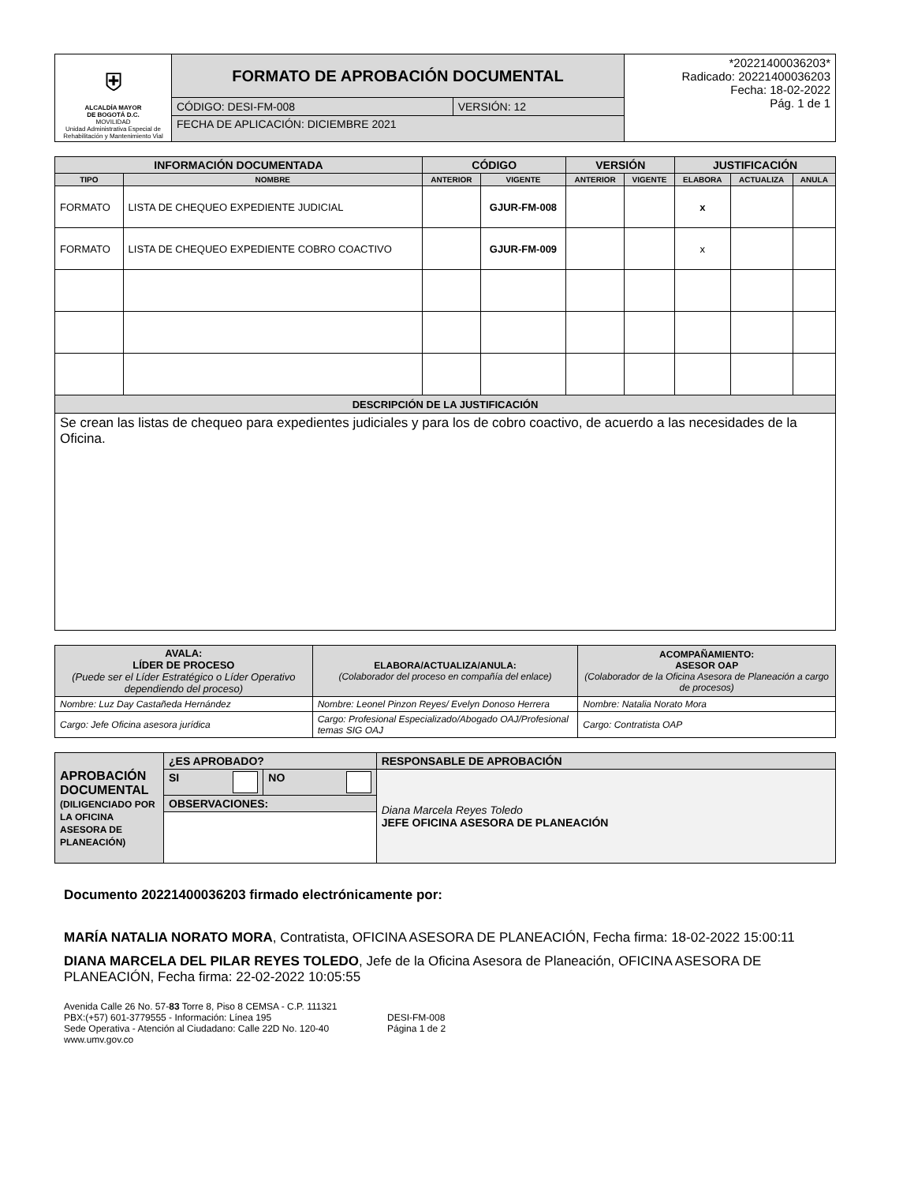| ⛨ ALCALDÍA MAYOR DE BOGOTÁ D.C. MOVILIDAD Unidad Administrativa Especial de Rehabilitación y Mantenimiento Vial | FORMATO DE APROBACIÓN DOCUMENTAL | | *20221400036203* Radicado: 20221400036203 Fecha: 18-02-2022 Pág. 1 de 1 |
| | CÓDIGO: DESI-FM-008 | VERSIÓN: 12 | |
| | FECHA DE APLICACIÓN: DICIEMBRE 2021 | | |
| INFORMACIÓN DOCUMENTADA | | CÓDIGO | | VERSIÓN | | JUSTIFICACIÓN | | |
| --- | --- | --- | --- | --- | --- | --- | --- | --- |
| TIPO | NOMBRE | ANTERIOR | VIGENTE | ANTERIOR | VIGENTE | ELABORA | ACTUALIZA | ANULA |
| FORMATO | LISTA DE CHEQUEO EXPEDIENTE JUDICIAL | | GJUR-FM-008 | | | x | | |
| FORMATO | LISTA DE CHEQUEO EXPEDIENTE COBRO COACTIVO | | GJUR-FM-009 | | | x | | |
| DESCRIPCIÓN DE LA JUSTIFICACIÓN | | | | | | | | |
| Se crean las listas de chequeo para expedientes judiciales y para los de cobro coactivo, de acuerdo a las necesidades de la Oficina. | | | | | | | | |
| AVALA: LÍDER DE PROCESO (Puede ser el Líder Estratégico o Líder Operativo dependiendo del proceso) | ELABORA/ACTUALIZA/ANULA: (Colaborador del proceso en compañía del enlace) | ACOMPAÑAMIENTO: ASESOR OAP (Colaborador de la Oficina Asesora de Planeación a cargo de procesos) |
| Nombre: Luz Day Castañeda Hernández | Nombre: Leonel Pinzon Reyes/ Evelyn Donoso Herrera | Nombre: Natalia Norato Mora |
| Cargo: Jefe Oficina asesora jurídica | Cargo: Profesional Especializado/Abogado OAJ/Profesional temas SIG OAJ | Cargo: Contratista OAP |
| APROBACIÓN DOCUMENTAL (DILIGENCIADO POR LA OFICINA ASESORA DE PLANEACIÓN) | ¿ES APROBADO? | | RESPONSABLE DE APROBACIÓN |
| | SI | NO | Diana Marcela Reyes Toledo JEFE OFICINA ASESORA DE PLANEACIÓN |
| | OBSERVACIONES: | | |
Documento 20221400036203 firmado electrónicamente por:
MARÍA NATALIA NORATO MORA, Contratista, OFICINA ASESORA DE PLANEACIÓN, Fecha firma: 18-02-2022 15:00:11
DIANA MARCELA DEL PILAR REYES TOLEDO, Jefe de la Oficina Asesora de Planeación, OFICINA ASESORA DE PLANEACIÓN, Fecha firma: 22-02-2022 10:05:55
Avenida Calle 26 No. 57-83 Torre 8, Piso 8 CEMSA - C.P. 111321
PBX:(+57) 601-3779555 - Información: Línea 195
Sede Operativa - Atención al Ciudadano: Calle 22D No. 120-40
www.umv.gov.co
DESI-FM-008
Página 1 de 2